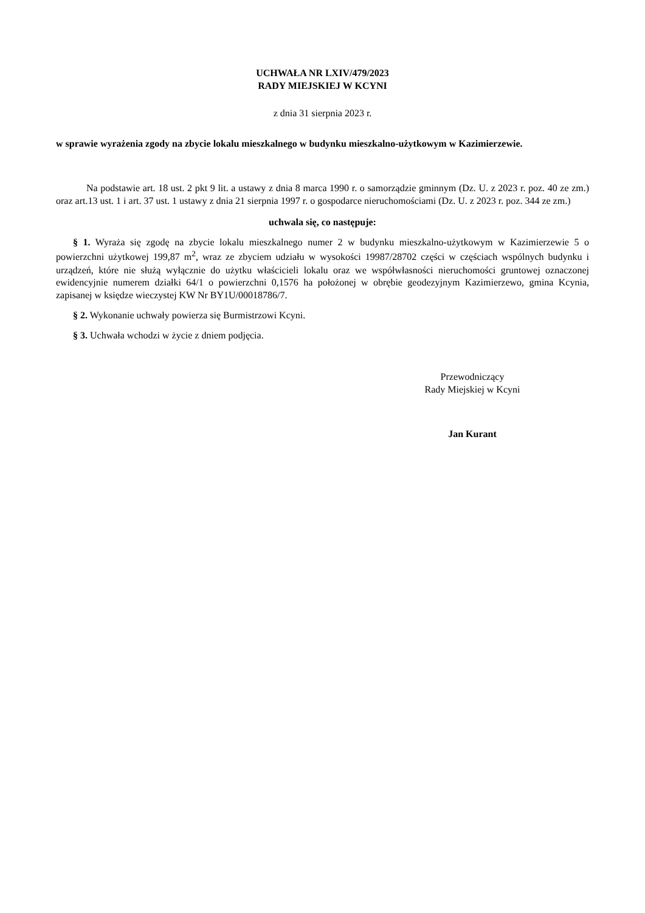UCHWAŁA NR LXIV/479/2023
RADY MIEJSKIEJ W KCYNI
z dnia 31 sierpnia 2023 r.
w sprawie wyrażenia zgody na zbycie lokalu mieszkalnego w budynku mieszkalno-użytkowym w Kazimierzewie.
Na podstawie art. 18 ust. 2 pkt 9 lit. a ustawy z dnia 8 marca 1990 r. o samorządzie gminnym (Dz. U. z 2023 r. poz. 40 ze zm.) oraz art.13 ust. 1 i art. 37 ust. 1 ustawy z dnia 21 sierpnia 1997 r. o gospodarce nieruchomościami (Dz. U. z 2023 r. poz. 344 ze zm.)
uchwala się, co następuje:
§ 1. Wyraża się zgodę na zbycie lokalu mieszkalnego numer 2 w budynku mieszkalno-użytkowym w Kazimierzewie 5 o powierzchni użytkowej 199,87 m<sup>2</sup>, wraz ze zbyciem udziału w wysokości 19987/28702 części w częściach wspólnych budynku i urządzeń, które nie służą wyłącznie do użytku właścicieli lokalu oraz we współwłasności nieruchomości gruntowej oznaczonej ewidencyjnie numerem działki 64/1 o powierzchni 0,1576 ha położonej w obrębie geodezyjnym Kazimierzewo, gmina Kcynia, zapisanej w księdze wieczystej KW Nr BY1U/00018786/7.
§ 2. Wykonanie uchwały powierza się Burmistrzowi Kcyni.
§ 3. Uchwała wchodzi w życie z dniem podjęcia.
Przewodniczący
Rady Miejskiej w Kcyni
Jan Kurant